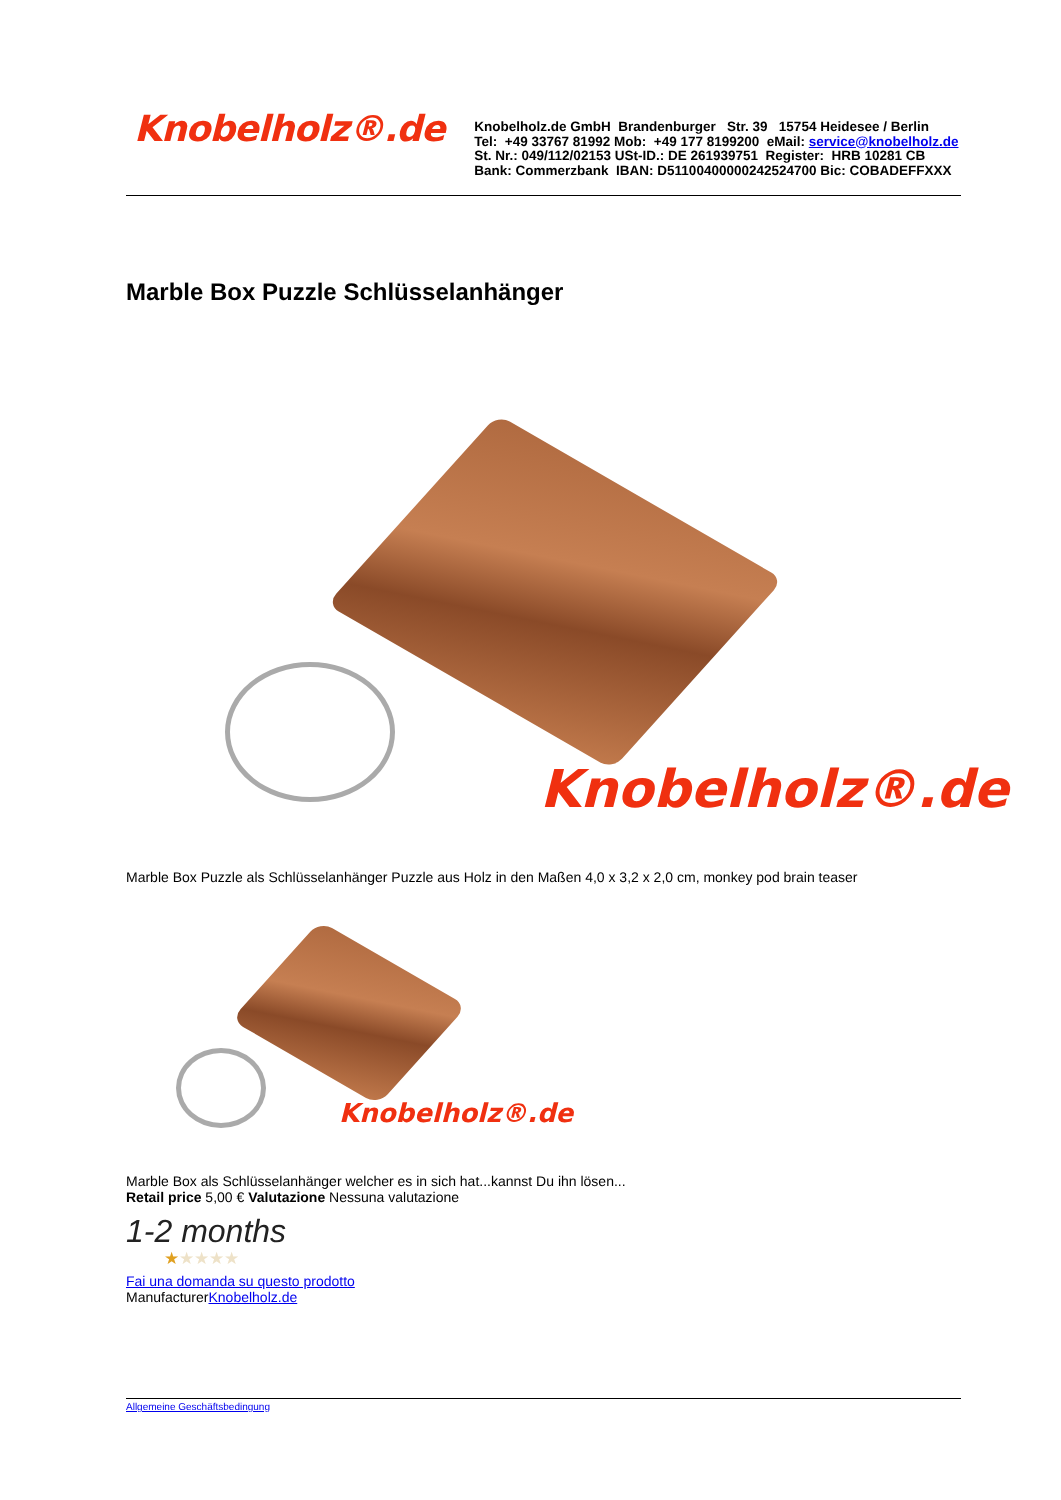Knobelholz®.de
Knobelholz.de GmbH Brandenburger Str. 39 15754 Heidesee / Berlin
Tel: +49 33767 81992 Mob: +49 177 8199200 eMail: service@knobelholz.de
St. Nr.: 049/112/02153 USt-ID.: DE 261939751 Register: HRB 10281 CB
Bank: Commerzbank IBAN: D51100400000242524700 Bic: COBADEFFXXX
Marble Box Puzzle Schlüsselanhänger
Knobelholz®.de
Marble Box Puzzle als Schlüsselanhänger Puzzle aus Holz in den Maßen 4,0 x 3,2 x 2,0 cm, monkey pod brain teaser
Knobelholz®.de
Marble Box als Schlüsselanhänger welcher es in sich hat...kannst Du ihn lösen...
Retail price 5,00 € Valutazione Nessuna valutazione
1-2 months
★★★★★
Fai una domanda su questo prodotto
ManufacturerKnobelholz.de
Allgemeine Geschäftsbedingung